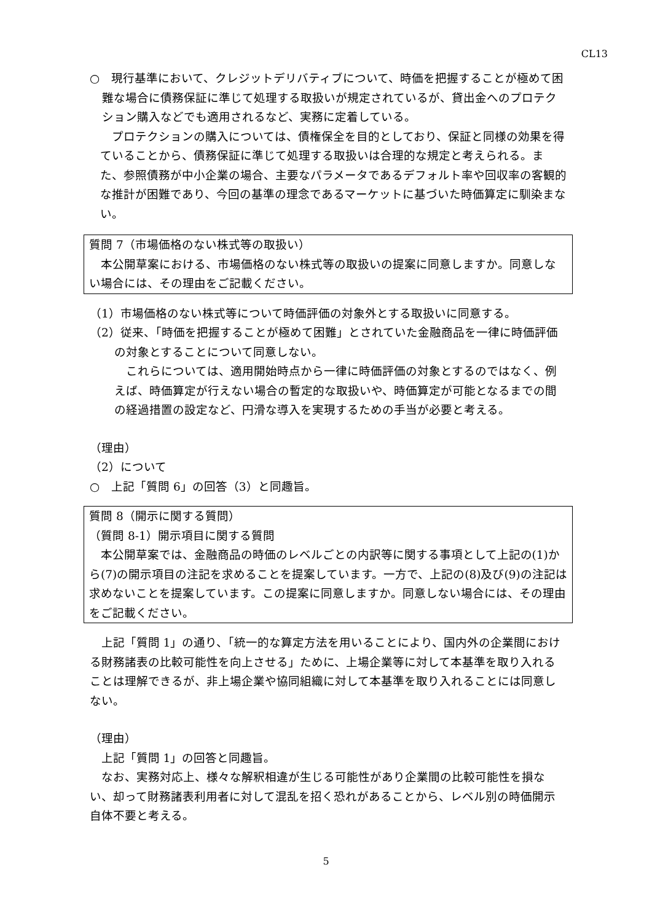CL13
○　現行基準において、クレジットデリバティブについて、時価を把握することが極めて困難な場合に債務保証に準じて処理する取扱いが規定されているが、貸出金へのプロテクション購入などでも適用されるなど、実務に定着している。
プロテクションの購入については、債権保全を目的としており、保証と同様の効果を得ていることから、債務保証に準じて処理する取扱いは合理的な規定と考えられる。また、参照債務が中小企業の場合、主要なパラメータであるデフォルト率や回収率の客観的な推計が困難であり、今回の基準の理念であるマーケットに基づいた時価算定に馴染まない。
質問 7（市場価格のない株式等の取扱い）
本公開草案における、市場価格のない株式等の取扱いの提案に同意しますか。同意しない場合には、その理由をご記載ください。
（1）市場価格のない株式等について時価評価の対象外とする取扱いに同意する。
（2）従来、「時価を把握することが極めて困難」とされていた金融商品を一律に時価評価の対象とすることについて同意しない。
これらについては、適用開始時点から一律に時価評価の対象とするのではなく、例えば、時価算定が行えない場合の暫定的な取扱いや、時価算定が可能となるまでの間の経過措置の設定など、円滑な導入を実現するための手当が必要と考える。
（理由）
（2）について
○　上記「質問 6」の回答（3）と同趣旨。
質問 8（開示に関する質問）
（質問 8-1）開示項目に関する質問
本公開草案では、金融商品の時価のレベルごとの内訳等に関する事項として上記の(1)から(7)の開示項目の注記を求めることを提案しています。一方で、上記の(8)及び(9)の注記は求めないことを提案しています。この提案に同意しますか。同意しない場合には、その理由をご記載ください。
上記「質問 1」の通り、「統一的な算定方法を用いることにより、国内外の企業間における財務諸表の比較可能性を向上させる」ために、上場企業等に対して本基準を取り入れることは理解できるが、非上場企業や協同組織に対して本基準を取り入れることには同意しない。
（理由）
上記「質問 1」の回答と同趣旨。
なお、実務対応上、様々な解釈相違が生じる可能性があり企業間の比較可能性を損ない、却って財務諸表利用者に対して混乱を招く恐れがあることから、レベル別の時価開示自体不要と考える。
5